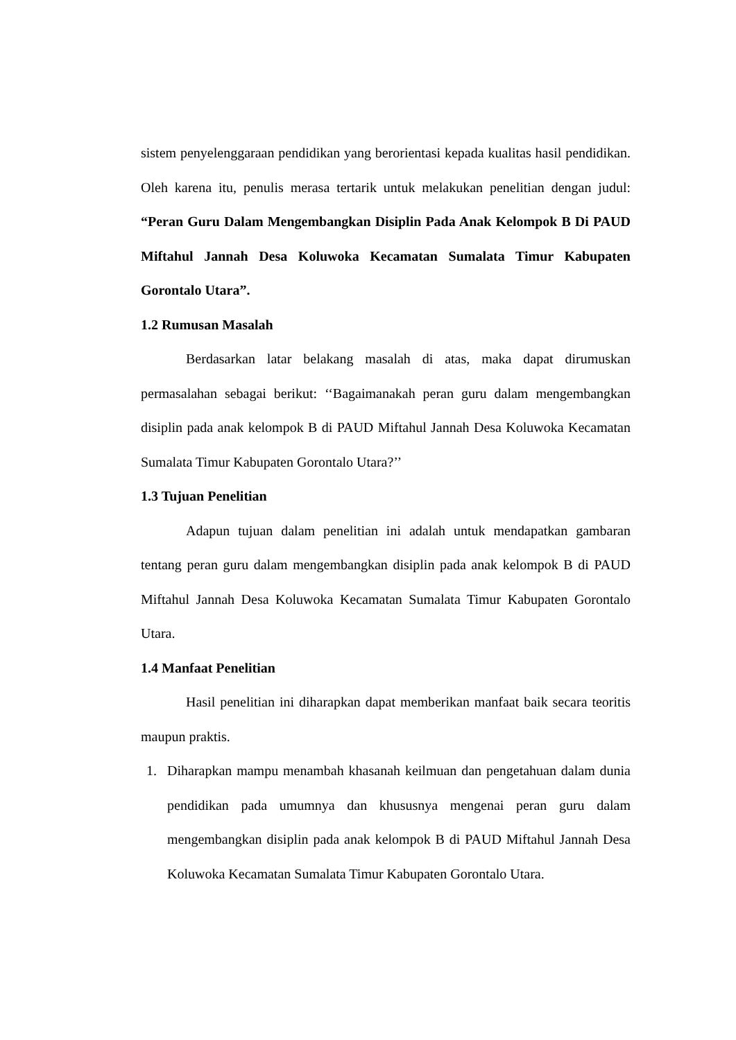sistem penyelenggaraan pendidikan yang berorientasi kepada kualitas hasil pendidikan. Oleh karena itu, penulis merasa tertarik untuk melakukan penelitian dengan judul: “Peran Guru Dalam Mengembangkan Disiplin Pada Anak Kelompok B Di PAUD Miftahul Jannah Desa Koluwoka Kecamatan Sumalata Timur Kabupaten Gorontalo Utara”.
1.2 Rumusan Masalah
Berdasarkan latar belakang masalah di atas, maka dapat dirumuskan permasalahan sebagai berikut: ‘‘Bagaimanakah peran guru dalam mengembangkan disiplin pada anak kelompok B di PAUD Miftahul Jannah Desa Koluwoka Kecamatan Sumalata Timur Kabupaten Gorontalo Utara?’’
1.3 Tujuan Penelitian
Adapun tujuan dalam penelitian ini adalah untuk mendapatkan gambaran tentang peran guru dalam mengembangkan disiplin pada anak kelompok B di PAUD Miftahul Jannah Desa Koluwoka Kecamatan Sumalata Timur Kabupaten Gorontalo Utara.
1.4 Manfaat Penelitian
Hasil penelitian ini diharapkan dapat memberikan manfaat baik secara teoritis maupun praktis.
1. Diharapkan mampu menambah khasanah keilmuan dan pengetahuan dalam dunia pendidikan pada umumnya dan khususnya mengenai peran guru dalam mengembangkan disiplin pada anak kelompok B di PAUD Miftahul Jannah Desa Koluwoka Kecamatan Sumalata Timur Kabupaten Gorontalo Utara.